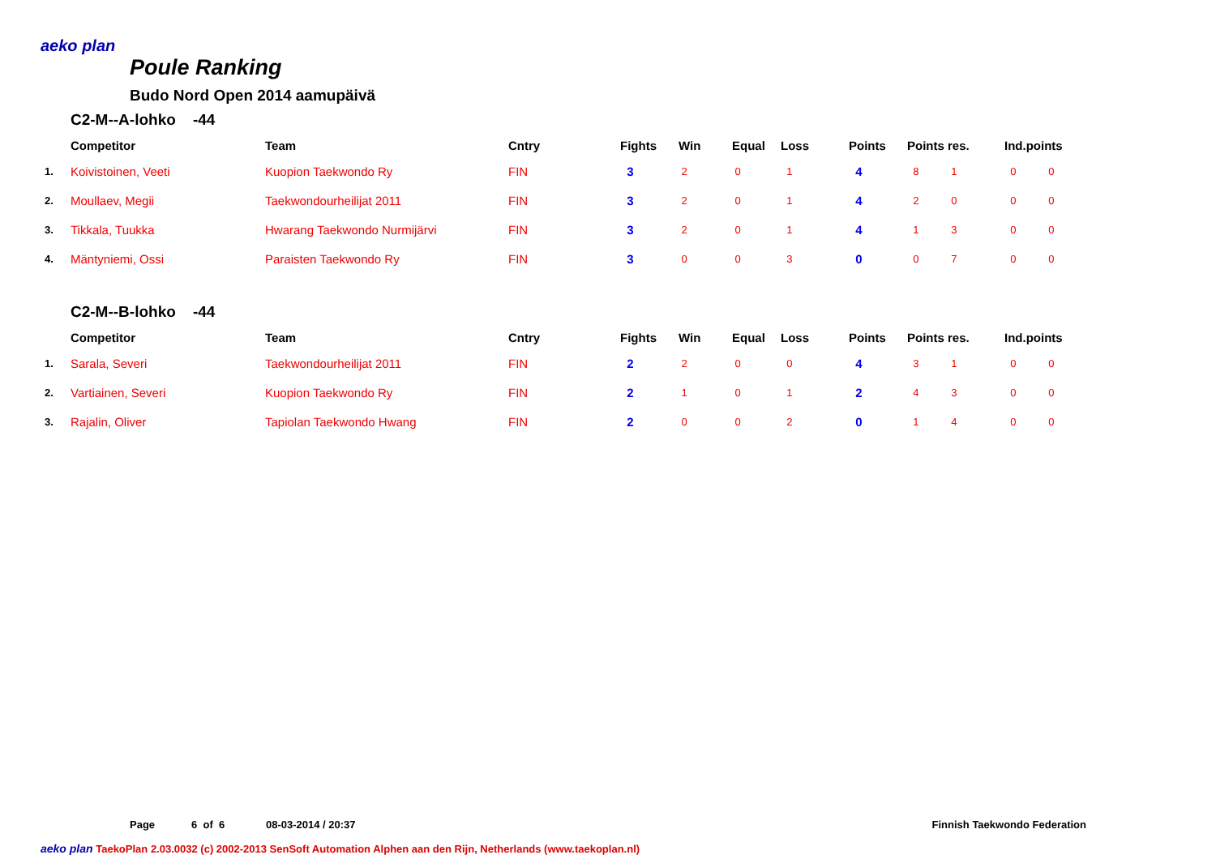aeko plan
Poule Ranking
Budo Nord Open 2014 aamupäivä
C2-M--A-lohko -44
| | Competitor | Team | Cntry | Fights | Win | Equal | Loss | Points | Points res. | Ind.points |
| --- | --- | --- | --- | --- | --- | --- | --- | --- | --- | --- |
| 1. | Koivistoinen, Veeti | Kuopion Taekwondo Ry | FIN | 3 | 2 | 0 | 1 | 4 | 8 1 | 0 0 |
| 2. | Moullaev, Megii | Taekwondourheilijat 2011 | FIN | 3 | 2 | 0 | 1 | 4 | 2 0 | 0 0 |
| 3. | Tikkala, Tuukka | Hwarang Taekwondo Nurmijärvi | FIN | 3 | 2 | 0 | 1 | 4 | 1 3 | 0 0 |
| 4. | Mäntyniemi, Ossi | Paraisten Taekwondo Ry | FIN | 3 | 0 | 0 | 3 | 0 | 0 7 | 0 0 |
C2-M--B-lohko -44
| | Competitor | Team | Cntry | Fights | Win | Equal | Loss | Points | Points res. | Ind.points |
| --- | --- | --- | --- | --- | --- | --- | --- | --- | --- | --- |
| 1. | Sarala, Severi | Taekwondourheilijat 2011 | FIN | 2 | 2 | 0 | 0 | 4 | 3 1 | 0 0 |
| 2. | Vartiainen, Severi | Kuopion Taekwondo Ry | FIN | 2 | 1 | 0 | 1 | 2 | 4 3 | 0 0 |
| 3. | Rajalin, Oliver | Tapiolan Taekwondo Hwang | FIN | 2 | 0 | 0 | 2 | 0 | 1 4 | 0 0 |
Page 6 of 6 08-03-2014 / 20:37 Finnish Taekwondo Federation
aeko plan TaekoPlan 2.03.0032 (c) 2002-2013 SenSoft Automation Alphen aan den Rijn, Netherlands (www.taekoplan.nl)